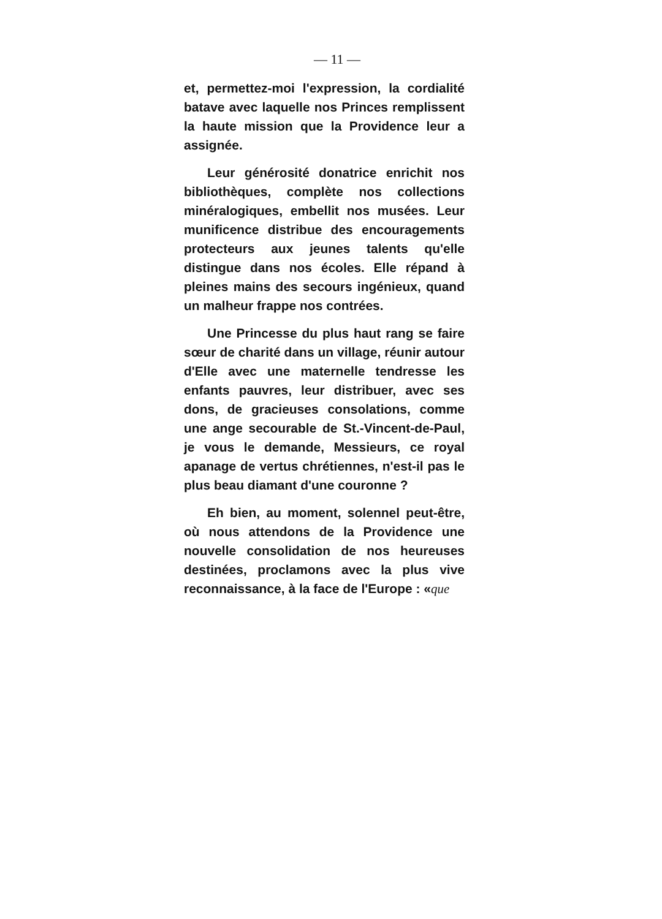— 11 —
et, permettez-moi l'expression, la cordialité batave avec laquelle nos Princes remplissent la haute mission que la Providence leur a assignée.
Leur générosité donatrice enrichit nos bibliothèques, complète nos collections minéralogiques, embellit nos musées. Leur munificence distribue des encouragements protecteurs aux jeunes talents qu'elle distingue dans nos écoles. Elle répand à pleines mains des secours ingénieux, quand un malheur frappe nos contrées.
Une Princesse du plus haut rang se faire sœur de charité dans un village, réunir autour d'Elle avec une maternelle tendresse les enfants pauvres, leur distribuer, avec ses dons, de gracieuses consolations, comme une ange secourable de St.-Vincent-de-Paul, je vous le demande, Messieurs, ce royal apanage de vertus chrétiennes, n'est-il pas le plus beau diamant d'une couronne ?
Eh bien, au moment, solennel peut-être, où nous attendons de la Providence une nouvelle consolidation de nos heureuses destinées, proclamons avec la plus vive reconnaissance, à la face de l'Europe : «que